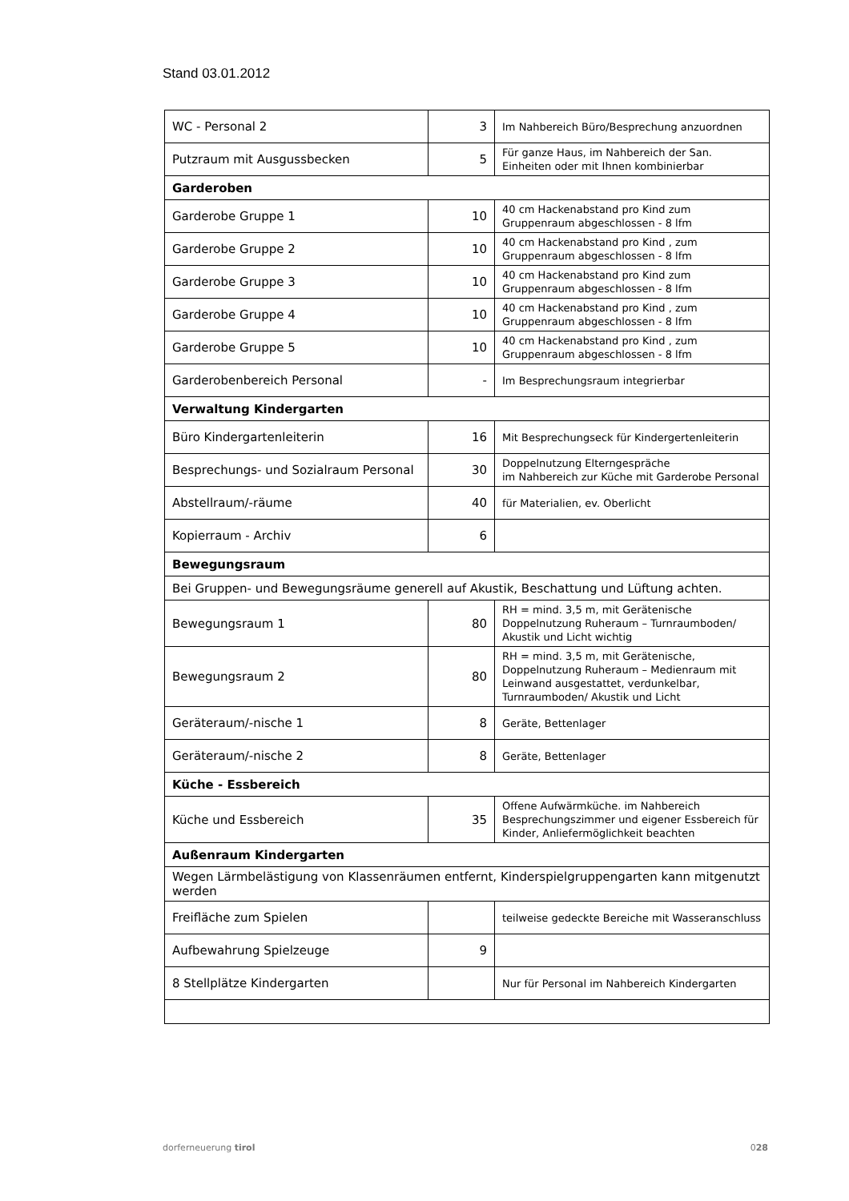Stand 03.01.2012
| WC - Personal 2 | 3 | Im Nahbereich Büro/Besprechung anzuordnen |
| Putzraum mit Ausgussbecken | 5 | Für ganze Haus, im Nahbereich der San. Einheiten oder mit Ihnen kombinierbar |
| Garderoben | | |
| Garderobe Gruppe 1 | 10 | 40 cm Hackenabstand pro Kind zum Gruppenraum abgeschlossen - 8 lfm |
| Garderobe Gruppe 2 | 10 | 40 cm Hackenabstand pro Kind , zum Gruppenraum abgeschlossen - 8 lfm |
| Garderobe Gruppe 3 | 10 | 40 cm Hackenabstand pro Kind zum Gruppenraum abgeschlossen - 8 lfm |
| Garderobe Gruppe 4 | 10 | 40 cm Hackenabstand pro Kind , zum Gruppenraum abgeschlossen - 8 lfm |
| Garderobe Gruppe 5 | 10 | 40 cm Hackenabstand pro Kind , zum Gruppenraum abgeschlossen - 8 lfm |
| Garderobenbereich Personal | - | Im Besprechungsraum integrierbar |
| Verwaltung Kindergarten | | |
| Büro Kindergartenleiterin | 16 | Mit Besprechungseck für Kindergertenleiterin |
| Besprechungs- und Sozialraum Personal | 30 | Doppelnutzung Elterngespräche im Nahbereich zur Küche mit Garderobe Personal |
| Abstellraum/-räume | 40 | für Materialien, ev. Oberlicht |
| Kopierraum - Archiv | 6 | |
| Bewegungsraum | | |
| Bei Gruppen- und Bewegungsräume generell auf Akustik, Beschattung und Lüftung achten. | | |
| Bewegungsraum 1 | 80 | RH = mind. 3,5 m, mit Gerätenische Doppelnutzung Ruheraum – Turnraumboden/ Akustik und Licht wichtig |
| Bewegungsraum 2 | 80 | RH = mind. 3,5 m, mit Gerätenische, Doppelnutzung Ruheraum – Medienraum mit Leinwand ausgestattet, verdunkelbar, Turnraumboden/ Akustik und Licht |
| Geräteraum/-nische 1 | 8 | Geräte, Bettenlager |
| Geräteraum/-nische 2 | 8 | Geräte, Bettenlager |
| Küche - Essbereich | | |
| Küche und Essbereich | 35 | Offene Aufwärmküche. im Nahbereich Besprechungszimmer und eigener Essbereich für Kinder, Anliefermöglichkeit beachten |
| Außenraum Kindergarten | | |
| Wegen Lärmbelästigung von Klassenräumen entfernt, Kinderspielgruppengarten kann mitgenutzt werden | | |
| Freifläche zum Spielen | | teilweise gedeckte Bereiche mit Wasseranschluss |
| Aufbewahrung Spielzeuge | 9 | |
| 8 Stellplätze Kindergarten | | Nur für Personal im Nahbereich Kindergarten |
dorferneuerung tirol 028